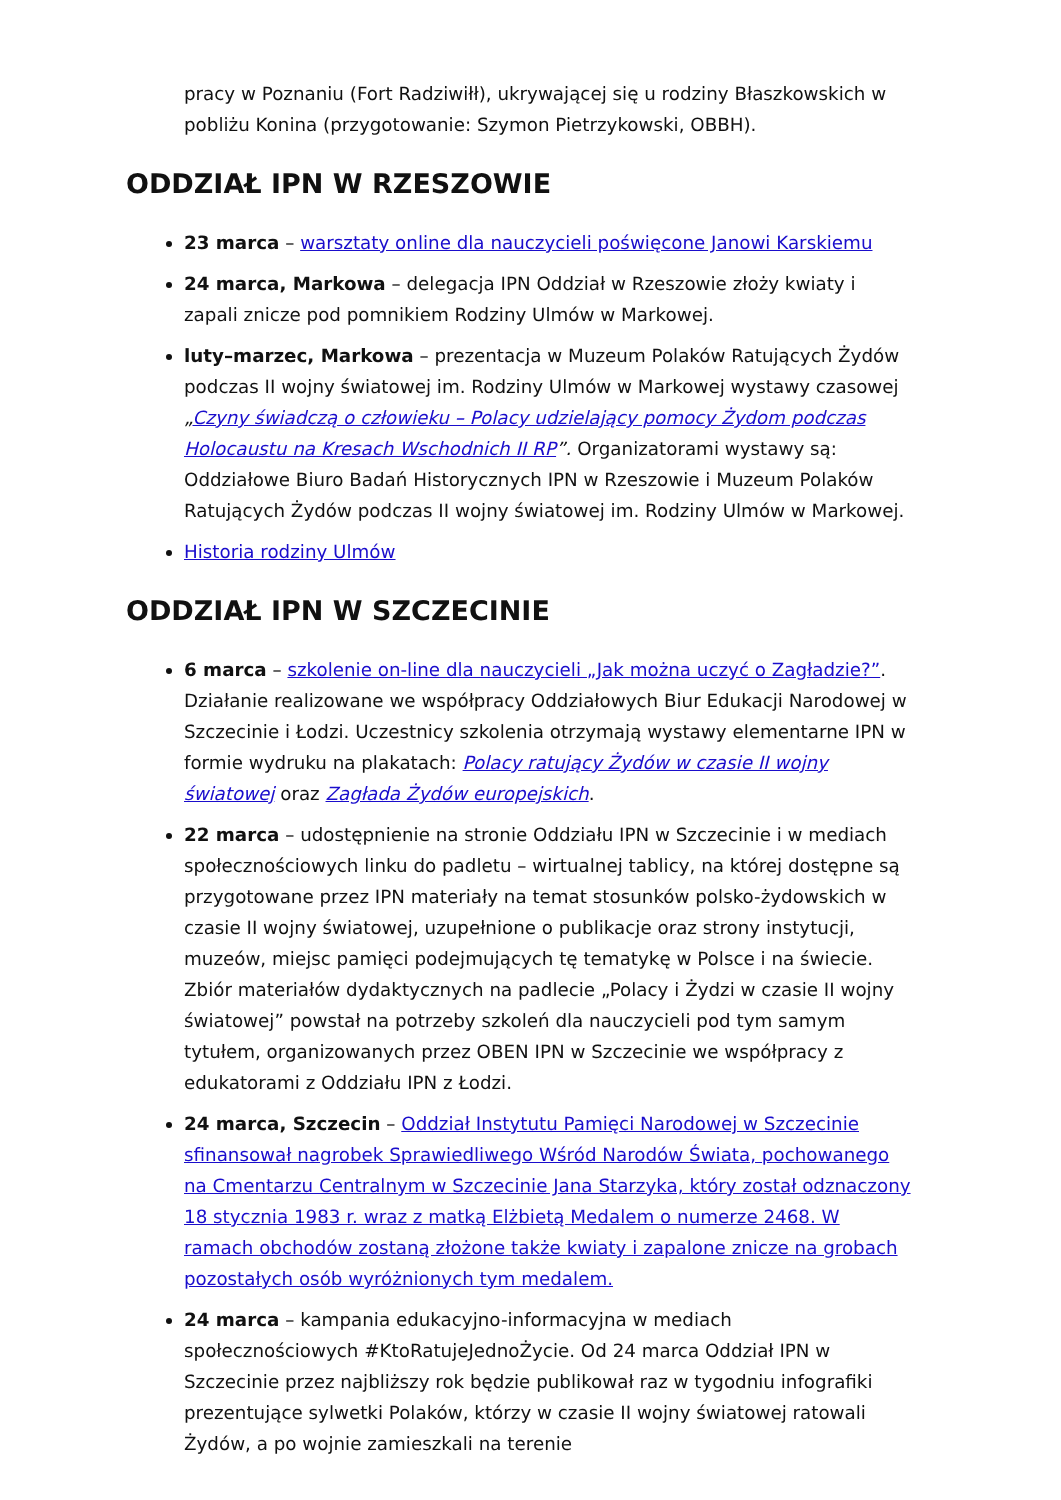pracy w Poznaniu (Fort Radziwiłł), ukrywającej się u rodziny Błaszkowskich w pobliżu Konina (przygotowanie: Szymon Pietrzykowski, OBBH).
ODDZIAŁ IPN W RZESZOWIE
23 marca – warsztaty online dla nauczycieli poświęcone Janowi Karskiemu
24 marca, Markowa – delegacja IPN Oddział w Rzeszowie złoży kwiaty i zapali znicze pod pomnikiem Rodziny Ulmów w Markowej.
luty–marzec, Markowa – prezentacja w Muzeum Polaków Ratujących Żydów podczas II wojny światowej im. Rodziny Ulmów w Markowej wystawy czasowej „Czyny świadczą o człowieku – Polacy udzielający pomocy Żydom podczas Holocaustu na Kresach Wschodnich II RP”. Organizatorami wystawy są: Oddziałowe Biuro Badań Historycznych IPN w Rzeszowie i Muzeum Polaków Ratujących Żydów podczas II wojny światowej im. Rodziny Ulmów w Markowej.
Historia rodziny Ulmów
ODDZIAŁ IPN W SZCZECINIE
6 marca – szkolenie on-line dla nauczycieli „Jak można uczyć o Zagładzie?”. Działanie realizowane we współpracy Oddziałowych Biur Edukacji Narodowej w Szczecinie i Łodzi. Uczestnicy szkolenia otrzymają wystawy elementarne IPN w formie wydruku na plakatach: Polacy ratujący Żydów w czasie II wojny światowej oraz Zagłada Żydów europejskich.
22 marca – udostępnienie na stronie Oddziału IPN w Szczecinie i w mediach społecznościowych linku do padletu – wirtualnej tablicy, na której dostępne są przygotowane przez IPN materiały na temat stosunków polsko-żydowskich w czasie II wojny światowej, uzupełnione o publikacje oraz strony instytucji, muzeów, miejsc pamięci podejmujących tę tematykę w Polsce i na świecie. Zbiór materiałów dydaktycznych na padlecie „Polacy i Żydzi w czasie II wojny światowej” powstał na potrzeby szkoleń dla nauczycieli pod tym samym tytułem, organizowanych przez OBEN IPN w Szczecinie we współpracy z edukatorami z Oddziału IPN z Łodzi.
24 marca, Szczecin – Oddział Instytutu Pamięci Narodowej w Szczecinie sfinansował nagrobek Sprawiedliwego Wśród Narodów Świata, pochowanego na Cmentarzu Centralnym w Szczecinie Jana Starzyka, który został odznaczony 18 stycznia 1983 r. wraz z matką Elżbietą Medalem o numerze 2468. W ramach obchodów zostaną złożone także kwiaty i zapalone znicze na grobach pozostałych osób wyróżnionych tym medalem.
24 marca – kampania edukacyjno-informacyjna w mediach społecznościowych #KtoRatujeJednoŻycie. Od 24 marca Oddział IPN w Szczecinie przez najbliższy rok będzie publikował raz w tygodniu infografiki prezentujące sylwetki Polaków, którzy w czasie II wojny światowej ratowali Żydów, a po wojnie zamieszkali na terenie